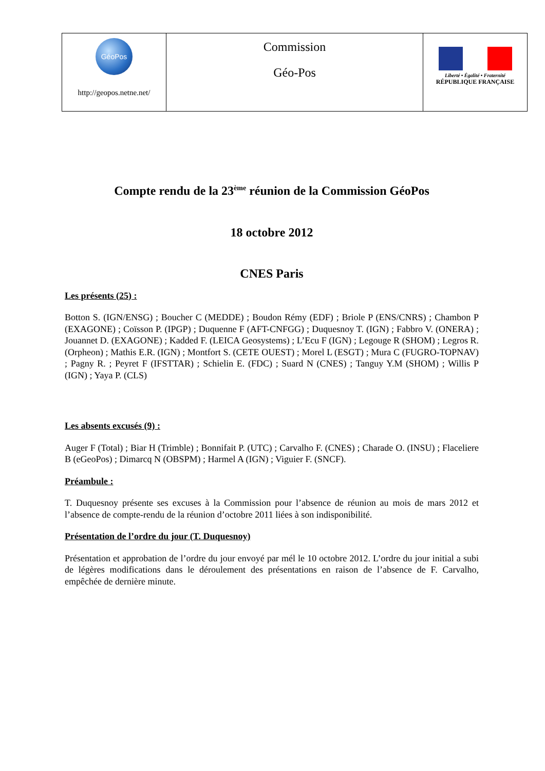| GéoPos http://geopos.netne.net/ | Commission Géo-Pos | Liberté • Égalité • Fraternité RÉPUBLIQUE FRANÇAISE |
Compte rendu de la 23<sup>ème</sup> réunion de la Commission GéoPos
18 octobre 2012
CNES Paris
Les présents (25) :
Botton S. (IGN/ENSG) ; Boucher C (MEDDE) ; Boudon Rémy (EDF) ; Briole P (ENS/CNRS) ; Chambon P (EXAGONE) ; Coïsson P. (IPGP) ; Duquenne F (AFT-CNFGG) ; Duquesnoy T. (IGN) ; Fabbro V. (ONERA) ; Jouannet D. (EXAGONE) ; Kadded F. (LEICA Geosystems) ; L’Ecu F (IGN) ; Legouge R (SHOM) ; Legros R. (Orpheon) ; Mathis E.R. (IGN) ; Montfort S. (CETE OUEST) ; Morel L (ESGT) ; Mura C (FUGRO-TOPNAV) ; Pagny R. ; Peyret F (IFSTTAR) ; Schielin E. (FDC) ; Suard N (CNES) ; Tanguy Y.M (SHOM) ; Willis P (IGN) ; Yaya P. (CLS)
Les absents excusés (9) :
Auger F (Total) ; Biar H (Trimble) ; Bonnifait P. (UTC) ; Carvalho F. (CNES) ; Charade O. (INSU) ; Flaceliere B (eGeoPos) ; Dimarcq N (OBSPM) ; Harmel A (IGN) ; Viguier F. (SNCF).
Préambule :
T. Duquesnoy présente ses excuses à la Commission pour l’absence de réunion au mois de mars 2012 et l’absence de compte-rendu de la réunion d’octobre 2011 liées à son indisponibilité.
Présentation de l’ordre du jour (T. Duquesnoy)
Présentation et approbation de l’ordre du jour envoyé par mél le 10 octobre 2012. L’ordre du jour initial a subi de légères modifications dans le déroulement des présentations en raison de l’absence de F. Carvalho, empêchée de dernière minute.